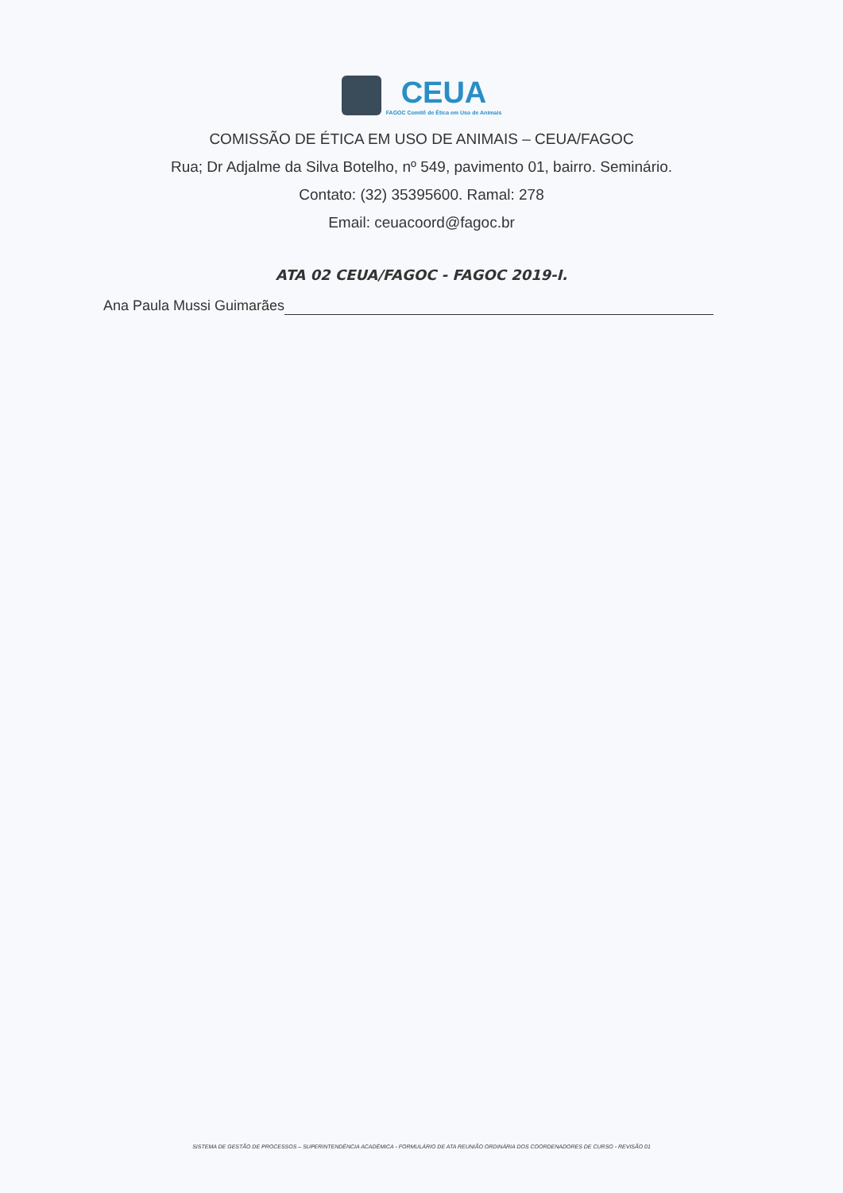CEUA FAGOC Comitê de Ética em Uso de Animais
COMISSÃO DE ÉTICA EM USO DE ANIMAIS – CEUA/FAGOC
Rua; Dr Adjalme da Silva Botelho, nº 549, pavimento 01, bairro. Seminário.
Contato: (32) 35395600. Ramal: 278
Email: ceuacoord@fagoc.br
ATA 02 CEUA/FAGOC - FAGOC 2019-I.
Ana Paula Mussi Guimarães
SISTEMA DE GESTÃO DE PROCESSOS – SUPERINTENDÊNCIA ACADÊMICA - FORMULÁRIO DE ATA REUNIÃO ORDINÁRIA DOS COORDENADORES DE CURSO - REVISÃO 01